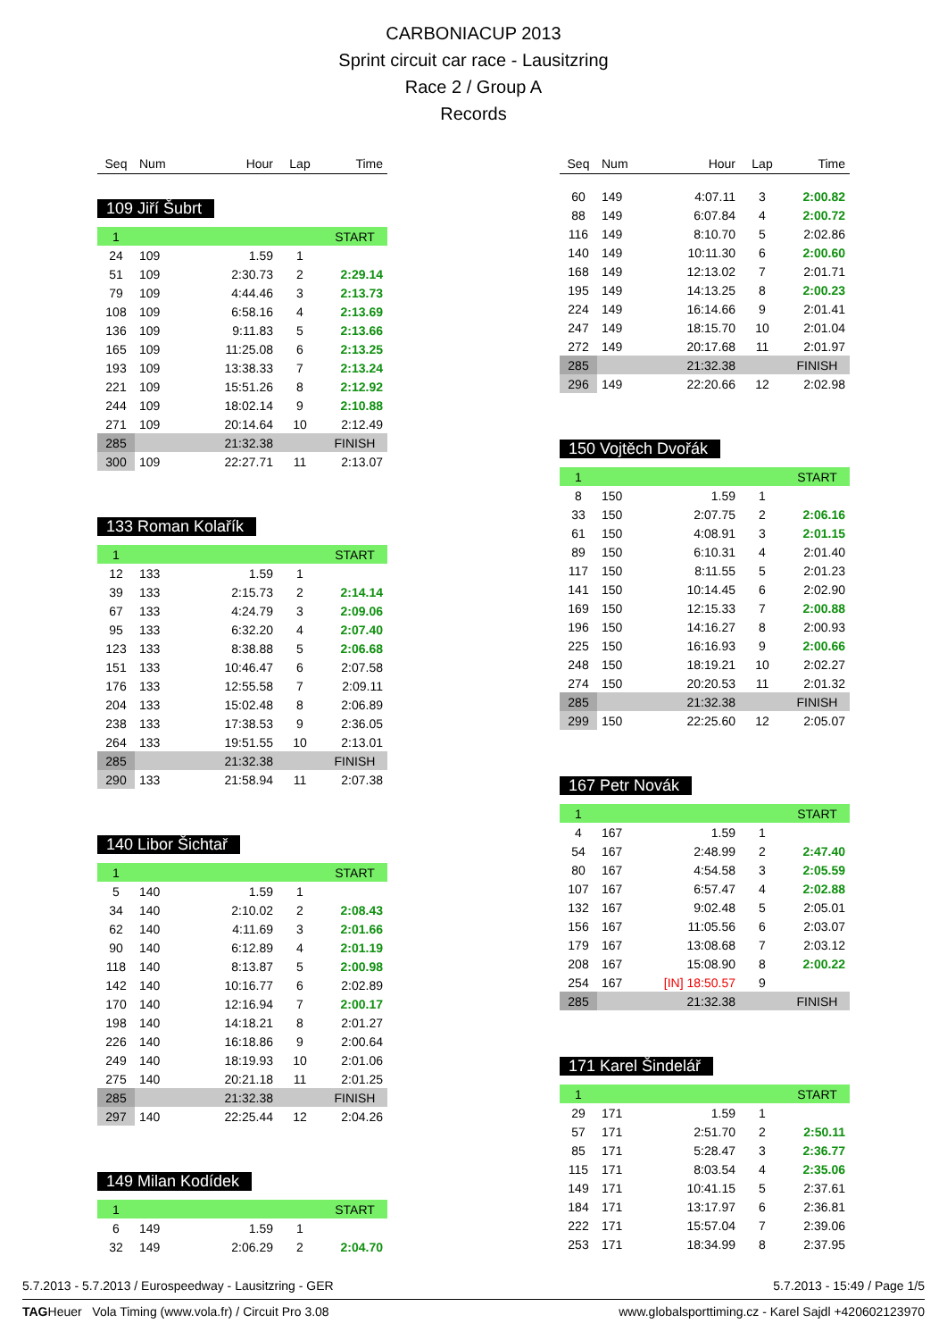CARBONIACUP 2013
Sprint circuit car race - Lausitzring
Race 2 / Group A
Records
| Seq | Num | Hour | Lap | Time |
| --- | --- | --- | --- | --- |
109 Jiří Šubrt
| 1 | | | | START |
| 24 | 109 | 1.59 | 1 | |
| 51 | 109 | 2:30.73 | 2 | 2:29.14 |
| 79 | 109 | 4:44.46 | 3 | 2:13.73 |
| 108 | 109 | 6:58.16 | 4 | 2:13.69 |
| 136 | 109 | 9:11.83 | 5 | 2:13.66 |
| 165 | 109 | 11:25.08 | 6 | 2:13.25 |
| 193 | 109 | 13:38.33 | 7 | 2:13.24 |
| 221 | 109 | 15:51.26 | 8 | 2:12.92 |
| 244 | 109 | 18:02.14 | 9 | 2:10.88 |
| 271 | 109 | 20:14.64 | 10 | 2:12.49 |
| 285 | | 21:32.38 | | FINISH |
| 300 | 109 | 22:27.71 | 11 | 2:13.07 |
133 Roman Kolařík
| 1 | | | | START |
| 12 | 133 | 1.59 | 1 | |
| 39 | 133 | 2:15.73 | 2 | 2:14.14 |
| 67 | 133 | 4:24.79 | 3 | 2:09.06 |
| 95 | 133 | 6:32.20 | 4 | 2:07.40 |
| 123 | 133 | 8:38.88 | 5 | 2:06.68 |
| 151 | 133 | 10:46.47 | 6 | 2:07.58 |
| 176 | 133 | 12:55.58 | 7 | 2:09.11 |
| 204 | 133 | 15:02.48 | 8 | 2:06.89 |
| 238 | 133 | 17:38.53 | 9 | 2:36.05 |
| 264 | 133 | 19:51.55 | 10 | 2:13.01 |
| 285 | | 21:32.38 | | FINISH |
| 290 | 133 | 21:58.94 | 11 | 2:07.38 |
140 Libor Šichtař
| 1 | | | | START |
| 5 | 140 | 1.59 | 1 | |
| 34 | 140 | 2:10.02 | 2 | 2:08.43 |
| 62 | 140 | 4:11.69 | 3 | 2:01.66 |
| 90 | 140 | 6:12.89 | 4 | 2:01.19 |
| 118 | 140 | 8:13.87 | 5 | 2:00.98 |
| 142 | 140 | 10:16.77 | 6 | 2:02.89 |
| 170 | 140 | 12:16.94 | 7 | 2:00.17 |
| 198 | 140 | 14:18.21 | 8 | 2:01.27 |
| 226 | 140 | 16:18.86 | 9 | 2:00.64 |
| 249 | 140 | 18:19.93 | 10 | 2:01.06 |
| 275 | 140 | 20:21.18 | 11 | 2:01.25 |
| 285 | | 21:32.38 | | FINISH |
| 297 | 140 | 22:25.44 | 12 | 2:04.26 |
149 Milan Kodídek
| 1 | | | | START |
| 6 | 149 | 1.59 | 1 | |
| 32 | 149 | 2:06.29 | 2 | 2:04.70 |
| Seq | Num | Hour | Lap | Time |
| --- | --- | --- | --- | --- |
| 60 | 149 | 4:07.11 | 3 | 2:00.82 |
| 88 | 149 | 6:07.84 | 4 | 2:00.72 |
| 116 | 149 | 8:10.70 | 5 | 2:02.86 |
| 140 | 149 | 10:11.30 | 6 | 2:00.60 |
| 168 | 149 | 12:13.02 | 7 | 2:01.71 |
| 195 | 149 | 14:13.25 | 8 | 2:00.23 |
| 224 | 149 | 16:14.66 | 9 | 2:01.41 |
| 247 | 149 | 18:15.70 | 10 | 2:01.04 |
| 272 | 149 | 20:17.68 | 11 | 2:01.97 |
| 285 | | 21:32.38 | | FINISH |
| 296 | 149 | 22:20.66 | 12 | 2:02.98 |
150 Vojtěch Dvořák
| 1 | | | | START |
| 8 | 150 | 1.59 | 1 | |
| 33 | 150 | 2:07.75 | 2 | 2:06.16 |
| 61 | 150 | 4:08.91 | 3 | 2:01.15 |
| 89 | 150 | 6:10.31 | 4 | 2:01.40 |
| 117 | 150 | 8:11.55 | 5 | 2:01.23 |
| 141 | 150 | 10:14.45 | 6 | 2:02.90 |
| 169 | 150 | 12:15.33 | 7 | 2:00.88 |
| 196 | 150 | 14:16.27 | 8 | 2:00.93 |
| 225 | 150 | 16:16.93 | 9 | 2:00.66 |
| 248 | 150 | 18:19.21 | 10 | 2:02.27 |
| 274 | 150 | 20:20.53 | 11 | 2:01.32 |
| 285 | | 21:32.38 | | FINISH |
| 299 | 150 | 22:25.60 | 12 | 2:05.07 |
167 Petr Novák
| 1 | | | | START |
| 4 | 167 | 1.59 | 1 | |
| 54 | 167 | 2:48.99 | 2 | 2:47.40 |
| 80 | 167 | 4:54.58 | 3 | 2:05.59 |
| 107 | 167 | 6:57.47 | 4 | 2:02.88 |
| 132 | 167 | 9:02.48 | 5 | 2:05.01 |
| 156 | 167 | 11:05.56 | 6 | 2:03.07 |
| 179 | 167 | 13:08.68 | 7 | 2:03.12 |
| 208 | 167 | 15:08.90 | 8 | 2:00.22 |
| 254 | 167 | [IN] 18:50.57 | 9 | |
| 285 | | 21:32.38 | | FINISH |
171 Karel Šindelář
| 1 | | | | START |
| 29 | 171 | 1.59 | 1 | |
| 57 | 171 | 2:51.70 | 2 | 2:50.11 |
| 85 | 171 | 5:28.47 | 3 | 2:36.77 |
| 115 | 171 | 8:03.54 | 4 | 2:35.06 |
| 149 | 171 | 10:41.15 | 5 | 2:37.61 |
| 184 | 171 | 13:17.97 | 6 | 2:36.81 |
| 222 | 171 | 15:57.04 | 7 | 2:39.06 |
| 253 | 171 | 18:34.99 | 8 | 2:37.95 |
5.7.2013 - 5.7.2013 / Eurospeedway - Lausitzring - GER 5.7.2013 - 15:49 / Page 1/5
TAGHeuer Vola Timing (www.vola.fr) / Circuit Pro 3.08 www.globalsporttiming.cz - Karel Sajdl +420602123970